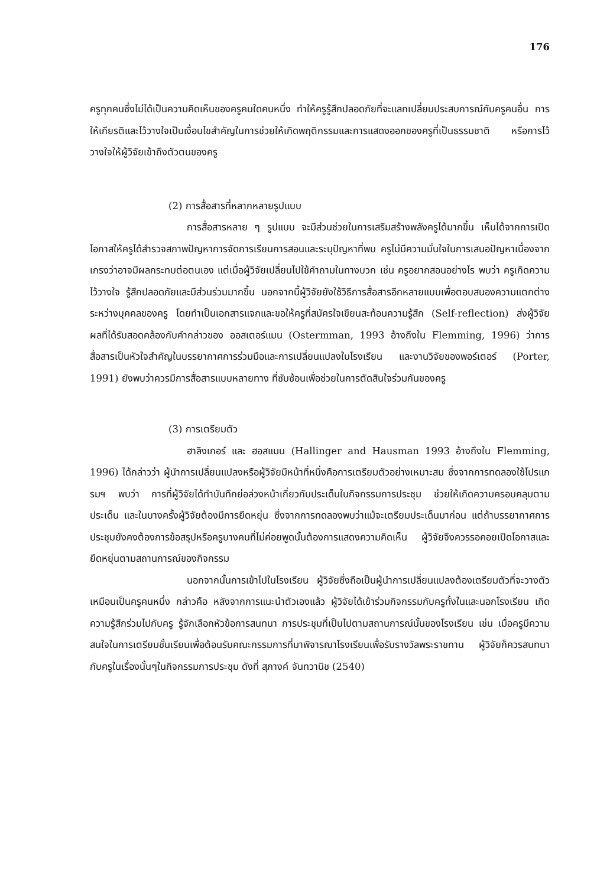176
ครูทุกคนซึ่งไม่ได้เป็นความคิดเห็นของครูคนใดคนหนึ่ง ทำให้ครูรู้สึกปลอดภัยที่จะแลกเปลี่ยนประสบการณ์กับครูคนอื่น การให้เกียรติและไว้วางใจเป็นเงื่อนไขสำคัญในการช่วยให้เกิดพฤติกรรมและการแสดงออกของครูที่เป็นธรรมชาติ หรือการไว้วางใจให้ผู้วิจัยเข้าถึงตัวตนของครู
(2) การสื่อสารที่หลากหลายรูปแบบ
การสื่อสารหลาย ๆ รูปแบบ จะมีส่วนช่วยในการเสริมสร้างพลังครูได้มากขึ้น เห็นได้จากการเปิดโอกาสให้ครูได้สำรวจสภาพปัญหาการจัดการเรียนการสอนและระบุปัญหาที่พบ ครูไม่มีความมั่นใจในการเสนอปัญหาเนื่องจากเกรงว่าอาจมีผลกระทบต่อตนเอง แต่เมื่อผู้วิจัยเปลี่ยนไปใช้คำถามในทางบวก เช่น ครูอยากสอนอย่างไร พบว่า ครูเกิดความไว้วางใจ รู้สึกปลอดภัยและมีส่วนร่วมมากขึ้น นอกจากนี้ผู้วิจัยยังใช้วิธีการสื่อสารอีกหลายแบบเพื่อตอบสนองความแตกต่างระหว่างบุคคลของครู โดยทำเป็นเอกสารแจกและขอให้ครูที่สมัครใจเขียนสะท้อนความรู้สึก (Self-reflection) ส่งผู้วิจัย ผลที่ได้รับสอดคล้องกับคำกล่าวของ ออสเตอร์แมน (Ostermman, 1993 อ้างถึงใน Flemming, 1996) ว่าการสื่อสารเป็นหัวใจสำคัญในบรรยากาศการร่วมมือและการเปลี่ยนแปลงในโรงเรียน และงานวิจัยของพอร์เตอร์ (Porter, 1991) ยังพบว่าควรมีการสื่อสารแบบหลายทาง ที่ซับซ้อนเพื่อช่วยในการตัดสินใจร่วมกันของครู
(3) การเตรียมตัว
ฮาลิงเกอร์ และ ฮอสแมน (Hallinger and Hausman 1993 อ้างถึงใน Flemming, 1996) ได้กล่าวว่า ผู้นำการเปลี่ยนแปลงหรือผู้วิจัยมีหน้าที่หนึ่งคือการเตรียมตัวอย่างเหมาะสม ซึ่งจากการทดลองใช้โปรแกรมฯ พบว่า การที่ผู้วิจัยได้ทำบันทึกย่อล่วงหน้าเกี่ยวกับประเด็นในกิจกรรมการประชุม ช่วยให้เกิดความครอบคลุมตามประเด็น และในบางครั้งผู้วิจัยต้องมีการยืดหยุ่น ซึ่งจากการทดลองพบว่าแม้จะเตรียมประเด็นมาก่อน แต่ถ้าบรรยากาศการประชุมยังคงต้องการข้อสรุปหรือครูบางคนที่ไม่ค่อยพูดนั้นต้องการแสดงความคิดเห็น ผู้วิจัยจึงควรรอคอยเปิดโอกาสและยืดหยุ่นตามสถานการณ์ของกิจกรรม
นอกจากนั้นการเข้าไปในโรงเรียน ผู้วิจัยซึ่งถือเป็นผู้นำการเปลี่ยนแปลงต้องเตรียมตัวที่จะวางตัวเหมือนเป็นครูคนหนึ่ง กล่าวคือ หลังจากการแนะนำตัวเองแล้ว ผู้วิจัยได้เข้าร่วมกิจกรรมกับครูทั้งในและนอกโรงเรียน เกิดความรู้สึกร่วมไปกับครู รู้จักเลือกหัวข้อการสนทนา การประชุมที่เป็นไปตามสถานการณ์นั้นของโรงเรียน เช่น เมื่อครูมีความสนใจในการเตรียมชั้นเรียนเพื่อต้อนรับคณะกรรมการที่มาพิจารณาโรงเรียนเพื่อรับรางวัลพระราชทาน ผู้วิจัยก็ควรสนทนากับครูในเรื่องนั้นๆในกิจกรรมการประชุม ดังที่ สุภางค์ จันทวานิช (2540)